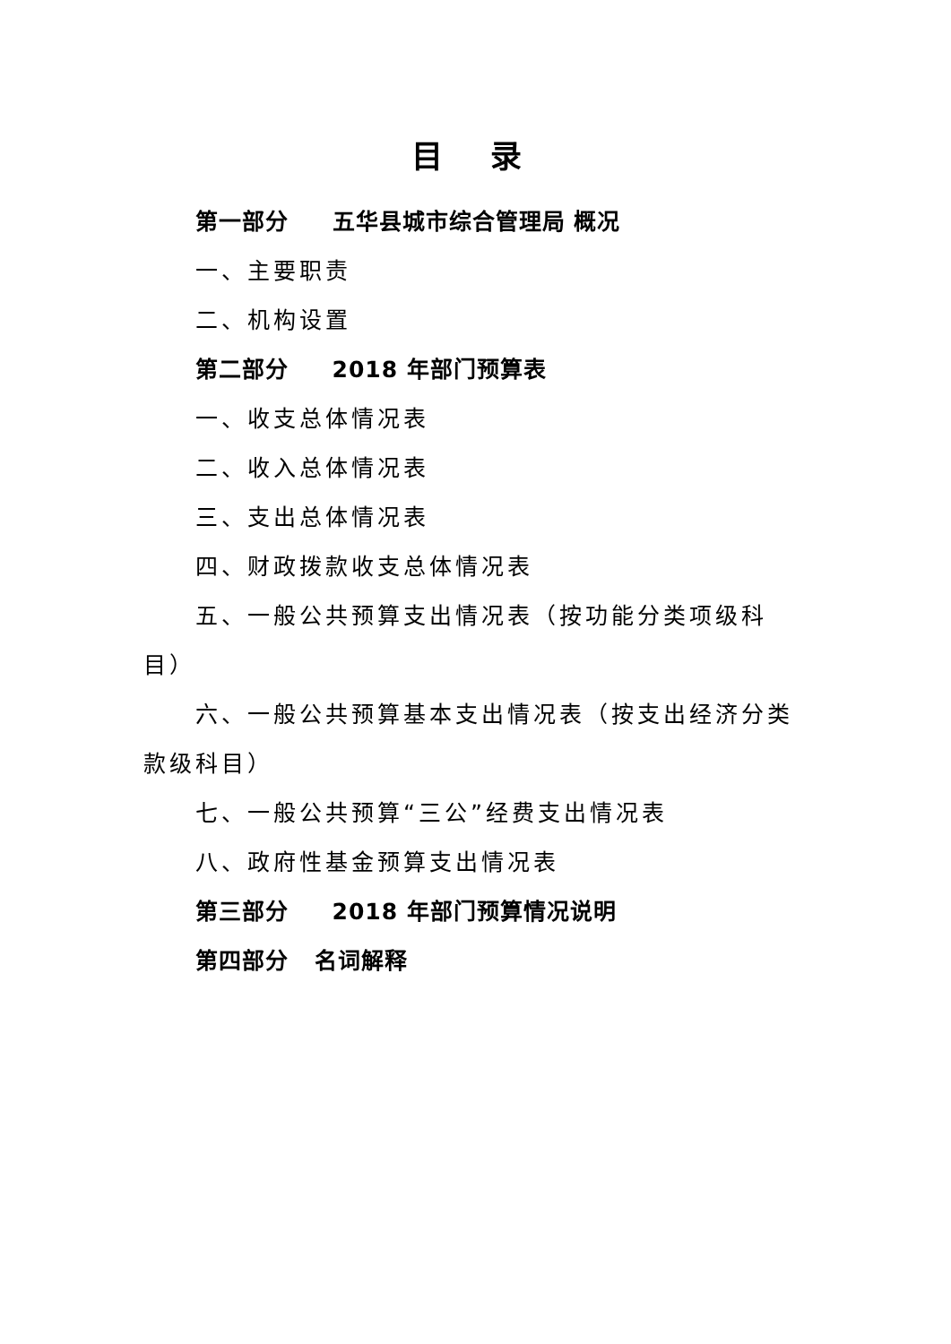目 录
第一部分 五华县城市综合管理局 概况
一、主要职责
二、机构设置
第二部分 2018 年部门预算表
一、收支总体情况表
二、收入总体情况表
三、支出总体情况表
四、财政拨款收支总体情况表
五、一般公共预算支出情况表（按功能分类项级科目）
六、一般公共预算基本支出情况表（按支出经济分类款级科目）
七、一般公共预算“三公”经费支出情况表
八、政府性基金预算支出情况表
第三部分 2018 年部门预算情况说明
第四部分 名词解释